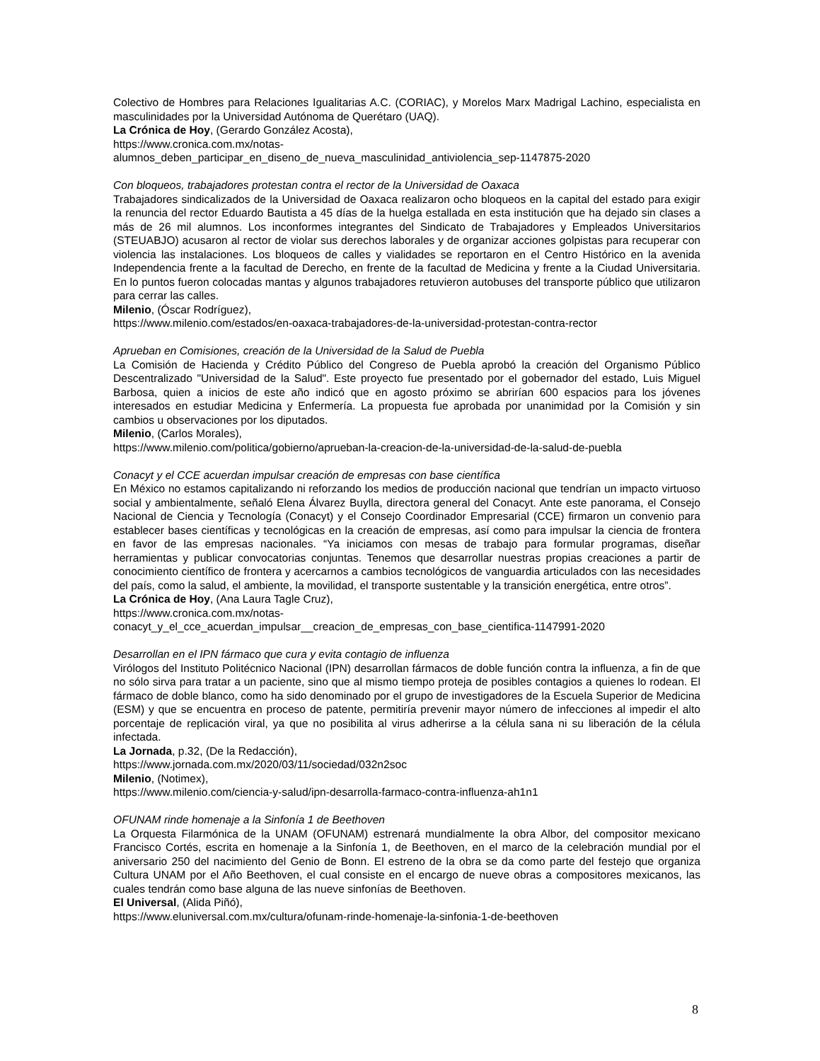Colectivo de Hombres para Relaciones Igualitarias A.C. (CORIAC), y Morelos Marx Madrigal Lachino, especialista en masculinidades por la Universidad Autónoma de Querétaro (UAQ).
La Crónica de Hoy, (Gerardo González Acosta),
https://www.cronica.com.mx/notas-
alumnos_deben_participar_en_diseno_de_nueva_masculinidad_antiviolencia_sep-1147875-2020
Con bloqueos, trabajadores protestan contra el rector de la Universidad de Oaxaca
Trabajadores sindicalizados de la Universidad de Oaxaca realizaron ocho bloqueos en la capital del estado para exigir la renuncia del rector Eduardo Bautista a 45 días de la huelga estallada en esta institución que ha dejado sin clases a más de 26 mil alumnos. Los inconformes integrantes del Sindicato de Trabajadores y Empleados Universitarios (STEUABJO) acusaron al rector de violar sus derechos laborales y de organizar acciones golpistas para recuperar con violencia las instalaciones. Los bloqueos de calles y vialidades se reportaron en el Centro Histórico en la avenida Independencia frente a la facultad de Derecho, en frente de la facultad de Medicina y frente a la Ciudad Universitaria. En lo puntos fueron colocadas mantas y algunos trabajadores retuvieron autobuses del transporte público que utilizaron para cerrar las calles.
Milenio, (Óscar Rodríguez),
https://www.milenio.com/estados/en-oaxaca-trabajadores-de-la-universidad-protestan-contra-rector
Aprueban en Comisiones, creación de la Universidad de la Salud de Puebla
La Comisión de Hacienda y Crédito Público del Congreso de Puebla aprobó la creación del Organismo Público Descentralizado "Universidad de la Salud". Este proyecto fue presentado por el gobernador del estado, Luis Miguel Barbosa, quien a inicios de este año indicó que en agosto próximo se abrirían 600 espacios para los jóvenes interesados en estudiar Medicina y Enfermería. La propuesta fue aprobada por unanimidad por la Comisión y sin cambios u observaciones por los diputados.
Milenio, (Carlos Morales),
https://www.milenio.com/politica/gobierno/aprueban-la-creacion-de-la-universidad-de-la-salud-de-puebla
Conacyt y el CCE acuerdan impulsar creación de empresas con base científica
En México no estamos capitalizando ni reforzando los medios de producción nacional que tendrían un impacto virtuoso social y ambientalmente, señaló Elena Álvarez Buylla, directora general del Conacyt. Ante este panorama, el Consejo Nacional de Ciencia y Tecnología (Conacyt) y el Consejo Coordinador Empresarial (CCE) firmaron un convenio para establecer bases científicas y tecnológicas en la creación de empresas, así como para impulsar la ciencia de frontera en favor de las empresas nacionales. “Ya iniciamos con mesas de trabajo para formular programas, diseñar herramientas y publicar convocatorias conjuntas. Tenemos que desarrollar nuestras propias creaciones a partir de conocimiento científico de frontera y acercarnos a cambios tecnológicos de vanguardia articulados con las necesidades del país, como la salud, el ambiente, la movilidad, el transporte sustentable y la transición energética, entre otros”.
La Crónica de Hoy, (Ana Laura Tagle Cruz),
https://www.cronica.com.mx/notas-
conacyt_y_el_cce_acuerdan_impulsar__creacion_de_empresas_con_base_cientifica-1147991-2020
Desarrollan en el IPN fármaco que cura y evita contagio de influenza
Virólogos del Instituto Politécnico Nacional (IPN) desarrollan fármacos de doble función contra la influenza, a fin de que no sólo sirva para tratar a un paciente, sino que al mismo tiempo proteja de posibles contagios a quienes lo rodean. El fármaco de doble blanco, como ha sido denominado por el grupo de investigadores de la Escuela Superior de Medicina (ESM) y que se encuentra en proceso de patente, permitiría prevenir mayor número de infecciones al impedir el alto porcentaje de replicación viral, ya que no posibilita al virus adherirse a la célula sana ni su liberación de la célula infectada.
La Jornada, p.32, (De la Redacción),
https://www.jornada.com.mx/2020/03/11/sociedad/032n2soc
Milenio, (Notimex),
https://www.milenio.com/ciencia-y-salud/ipn-desarrolla-farmaco-contra-influenza-ah1n1
OFUNAM rinde homenaje a la Sinfonía 1 de Beethoven
La Orquesta Filarmónica de la UNAM (OFUNAM) estrenará mundialmente la obra Albor, del compositor mexicano Francisco Cortés, escrita en homenaje a la Sinfonía 1, de Beethoven, en el marco de la celebración mundial por el aniversario 250 del nacimiento del Genio de Bonn. El estreno de la obra se da como parte del festejo que organiza Cultura UNAM por el Año Beethoven, el cual consiste en el encargo de nueve obras a compositores mexicanos, las cuales tendrán como base alguna de las nueve sinfonías de Beethoven.
El Universal, (Alida Piñó),
https://www.eluniversal.com.mx/cultura/ofunam-rinde-homenaje-la-sinfonia-1-de-beethoven
8